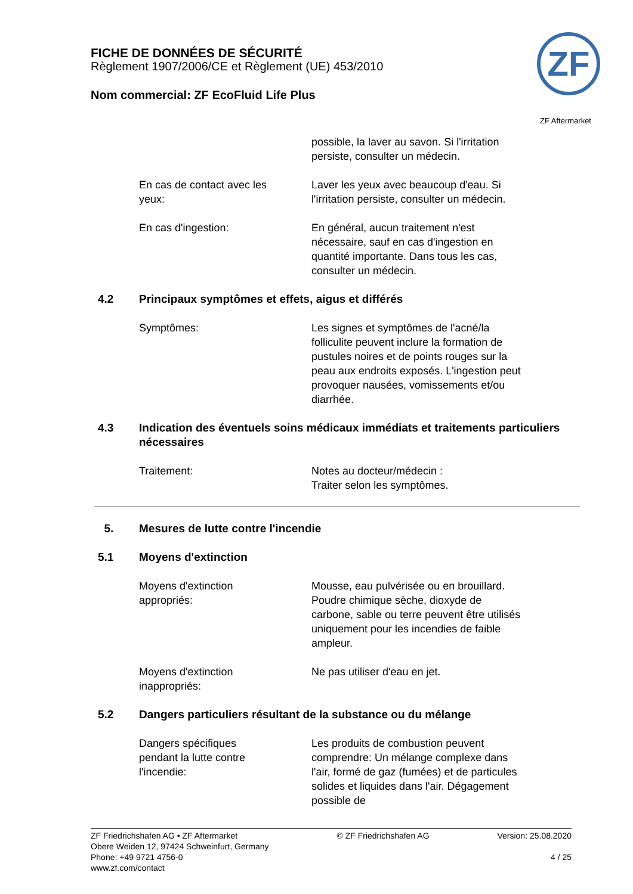FICHE DE DONNÉES DE SÉCURITÉ
Règlement 1907/2006/CE et Règlement (UE) 453/2010
Nom commercial: ZF EcoFluid Life Plus
ZF
ZF Aftermarket
possible, la laver au savon. Si l'irritation persiste, consulter un médecin.
En cas de contact avec les yeux:
Laver les yeux avec beaucoup d'eau. Si l'irritation persiste, consulter un médecin.
En cas d'ingestion: En général, aucun traitement n'est nécessaire, sauf en cas d'ingestion en quantité importante. Dans tous les cas, consulter un médecin.
4.2 Principaux symptômes et effets, aigus et différés
Symptômes: Les signes et symptômes de l'acné/la folliculite peuvent inclure la formation de pustules noires et de points rouges sur la peau aux endroits exposés. L'ingestion peut provoquer nausées, vomissements et/ou diarrhée.
4.3 Indication des éventuels soins médicaux immédiats et traitements particuliers nécessaires
Traitement: Notes au docteur/médecin :
Traiter selon les symptômes.
5. Mesures de lutte contre l'incendie
5.1 Moyens d'extinction
Moyens d'extinction appropriés:
Mousse, eau pulvérisée ou en brouillard. Poudre chimique sèche, dioxyde de carbone, sable ou terre peuvent être utilisés uniquement pour les incendies de faible ampleur.
Moyens d'extinction inappropriés:
Ne pas utiliser d'eau en jet.
5.2 Dangers particuliers résultant de la substance ou du mélange
Dangers spécifiques pendant la lutte contre l'incendie:
Les produits de combustion peuvent comprendre: Un mélange complexe dans l'air, formé de gaz (fumées) et de particules solides et liquides dans l'air. Dégagement possible de
ZF Friedrichshafen AG • ZF Aftermarket
Obere Weiden 12, 97424 Schweinfurt, Germany
Phone: +49 9721 4756-0
www.zf.com/contact
© ZF Friedrichshafen AG Version: 25.08.2020
4 / 25